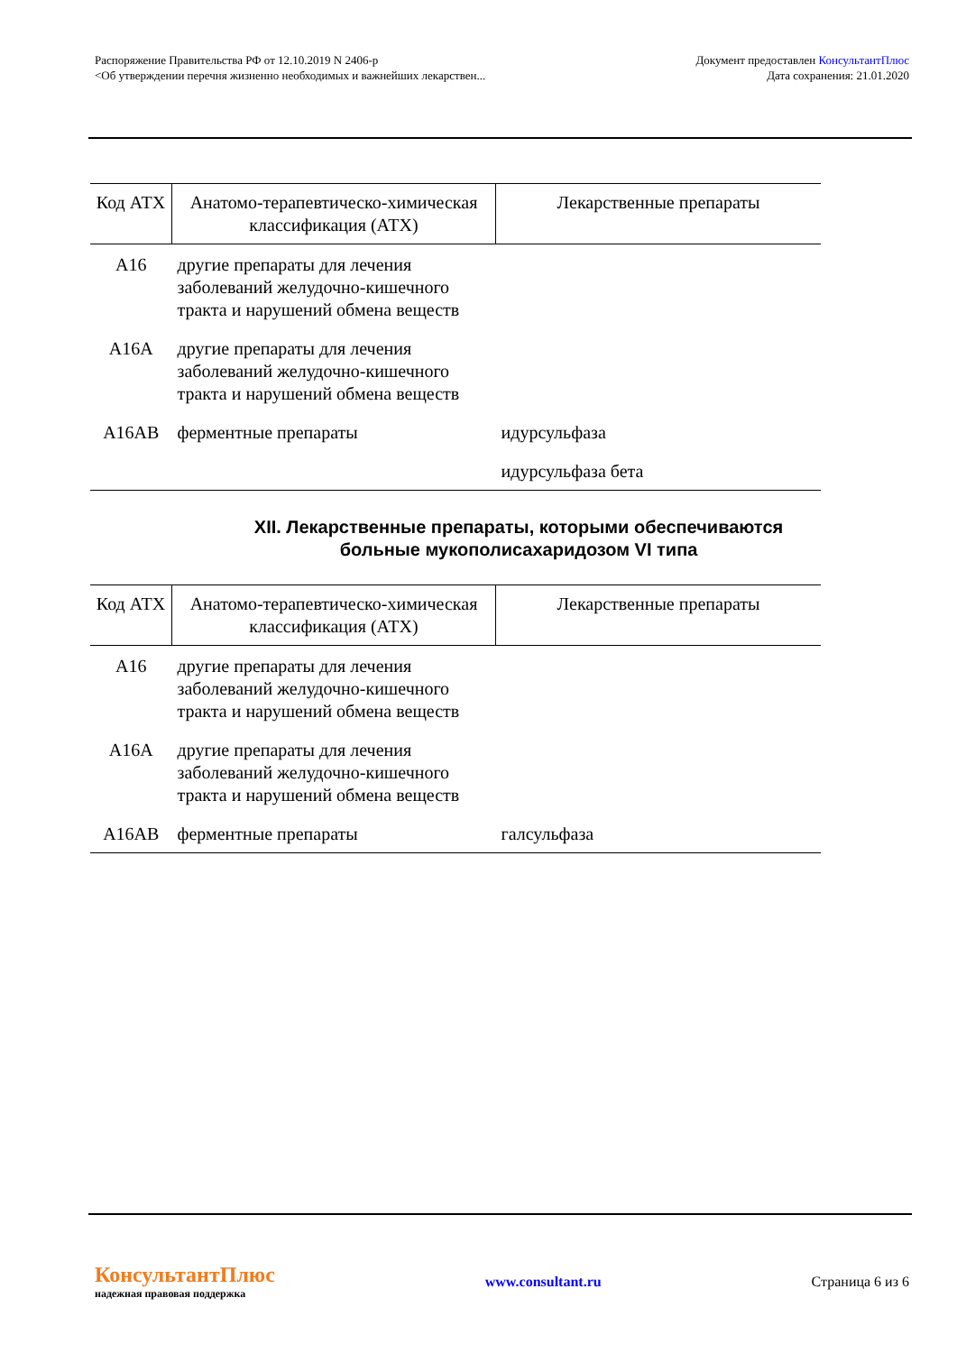Распоряжение Правительства РФ от 12.10.2019 N 2406-р
<Об утверждении перечня жизненно необходимых и важнейших лекарствен...
Документ предоставлен КонсультантПлюс
Дата сохранения: 21.01.2020
| Код АТХ | Анатомо-терапевтическо-химическая классификация (АТХ) | Лекарственные препараты |
| --- | --- | --- |
| A16 | другие препараты для лечения заболеваний желудочно-кишечного тракта и нарушений обмена веществ | |
| A16A | другие препараты для лечения заболеваний желудочно-кишечного тракта и нарушений обмена веществ | |
| A16AB | ферментные препараты | идурсульфаза |
| | | идурсульфаза бета |
XII. Лекарственные препараты, которыми обеспечиваются больные мукополисахаридозом VI типа
| Код АТХ | Анатомо-терапевтическо-химическая классификация (АТХ) | Лекарственные препараты |
| --- | --- | --- |
| A16 | другие препараты для лечения заболеваний желудочно-кишечного тракта и нарушений обмена веществ | |
| A16A | другие препараты для лечения заболеваний желудочно-кишечного тракта и нарушений обмена веществ | |
| A16AB | ферментные препараты | галсульфаза |
КонсультантПлюс
надежная правовая поддержка
www.consultant.ru Страница 6 из 6